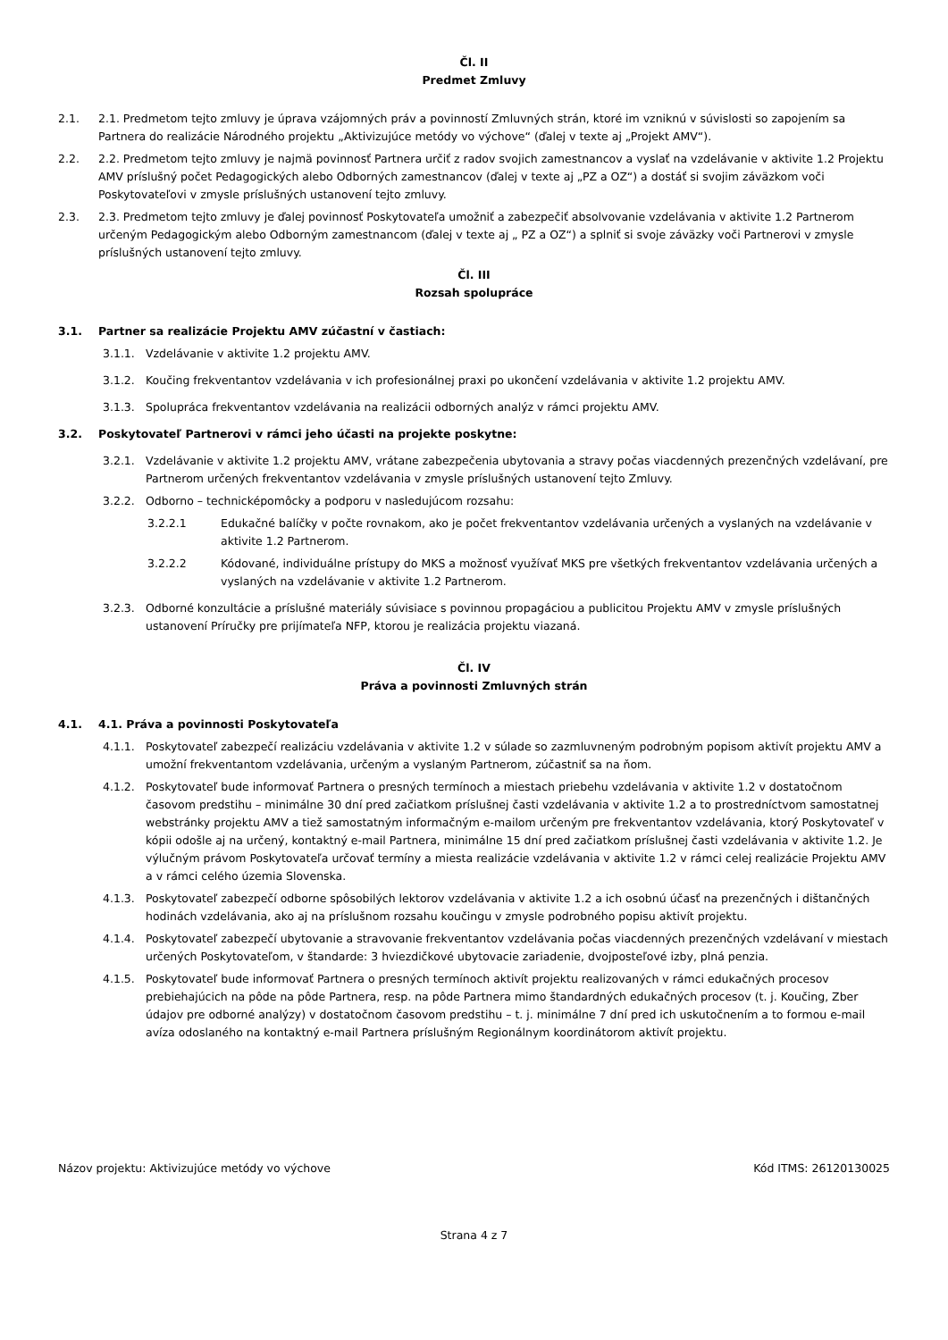Čl. II
Predmet Zmluvy
2.1. 2.1. Predmetom tejto zmluvy je úprava vzájomných práv a povinností Zmluvných strán, ktoré im vzniknú v súvislosti so zapojením sa Partnera do realizácie Národného projektu „Aktivizujúce metódy vo výchove“ (ďalej v texte aj „Projekt AMV“).
2.2. 2.2. Predmetom tejto zmluvy je najmä povinnosť Partnera určiť z radov svojich zamestnancov a vyslať na vzdelávanie v aktivite 1.2 Projektu AMV príslušný počet Pedagogických alebo Odborných zamestnancov (ďalej v texte aj „PZ a OZ“) a dostáť si svojim záväzkom voči Poskytovateľovi v zmysle príslušných ustanovení tejto zmluvy.
2.3. 2.3. Predmetom tejto zmluvy je ďalej povinnosť Poskytovateľa umožniť a zabezpečiť absolvovanie vzdelávania v aktivite 1.2 Partnerom určeným Pedagogickým alebo Odborným zamestnancom (ďalej v texte aj „ PZ a OZ“) a splniť si svoje záväzky voči Partnerovi v zmysle príslušných ustanovení tejto zmluvy.
Čl. III
Rozsah spolupráce
3.1. Partner sa realizácie Projektu AMV zúčastní v častiach:
3.1.1. Vzdelávanie v aktivite 1.2 projektu AMV.
3.1.2. Koučing frekventantov vzdelávania v ich profesionálnej praxi po ukončení vzdelávania v aktivite 1.2 projektu AMV.
3.1.3. Spolupráca frekventantov vzdelávania na realizácii odborných analýz v rámci projektu AMV.
3.2. Poskytovateľ Partnerovi v rámci jeho účasti na projekte poskytne:
3.2.1. Vzdelávanie v aktivite 1.2 projektu AMV, vrátane zabezpečenia ubytovania a stravy počas viacdenných prezenčných vzdelávaní, pre Partnerom určených frekventantov vzdelávania v zmysle príslušných ustanovení tejto Zmluvy.
3.2.2. Odborno – technicképomôcky a podporu v nasledujúcom rozsahu:
3.2.2.1 Edukačné balíčky v počte rovnakom, ako je počet frekventantov vzdelávania určených a vyslaných na vzdelávanie v aktivite 1.2 Partnerom.
3.2.2.2 Kódované, individuálne prístupy do MKS a možnosť využívať MKS pre všetkých frekventantov vzdelávania určených a vyslaných na vzdelávanie v aktivite 1.2 Partnerom.
3.2.3. Odborné konzultácie a príslušné materiály súvisiace s povinnou propagáciou a publicitou Projektu AMV v zmysle príslušných ustanovení Príručky pre prijímateľa NFP, ktorou je realizácia projektu viazaná.
Čl. IV
Práva a povinnosti Zmluvných strán
4.1. 4.1. Práva a povinnosti Poskytovateľa
4.1.1. Poskytovateľ zabezpečí realizáciu vzdelávania v aktivite 1.2 v súlade so zazmluvneným podrobným popisom aktivít projektu AMV a umožní frekventantom vzdelávania, určeným a vyslaným Partnerom, zúčastniť sa na ňom.
4.1.2. Poskytovateľ bude informovať Partnera o presných termínoch a miestach priebehu vzdelávania v aktivite 1.2 v dostatočnom časovom predstihu – minimálne 30 dní pred začiatkom príslušnej časti vzdelávania v aktivite 1.2 a to prostredníctvom samostatnej webstránky projektu AMV a tiež samostatným informačným e-mailom určeným pre frekventantov vzdelávania, ktorý Poskytovateľ v kópii odošle aj na určený, kontaktný e-mail Partnera, minimálne 15 dní pred začiatkom príslušnej časti vzdelávania v aktivite 1.2. Je výlučným právom Poskytovateľa určovať termíny a miesta realizácie vzdelávania v aktivite 1.2 v rámci celej realizácie Projektu AMV a v rámci celého územia Slovenska.
4.1.3. Poskytovateľ zabezpečí odborne spôsobilých lektorov vzdelávania v aktivite 1.2 a ich osobnú účasť na prezenčných i dištančných hodinách vzdelávania, ako aj na príslušnom rozsahu koučingu v zmysle podrobného popisu aktivít projektu.
4.1.4. Poskytovateľ zabezpečí ubytovanie a stravovanie frekventantov vzdelávania počas viacdenných prezenčných vzdelávaní v miestach určených Poskytovateľom, v štandarde: 3 hviezdičkové ubytovacie zariadenie, dvojposteľové izby, plná penzia.
4.1.5. Poskytovateľ bude informovať Partnera o presných termínoch aktivít projektu realizovaných v rámci edukačných procesov prebiehajúcich na pôde na pôde Partnera, resp. na pôde Partnera mimo štandardných edukačných procesov (t. j. Koučing, Zber údajov pre odborné analýzy) v dostatočnom časovom predstihu – t. j. minimálne 7 dní pred ich uskutočnením a to formou e-mail avíza odoslaného na kontaktný e-mail Partnera príslušným Regionálnym koordinátorom aktivít projektu.
Názov projektu: Aktivizujúce metódy vo výchove Kód ITMS: 26120130025
Strana 4 z 7